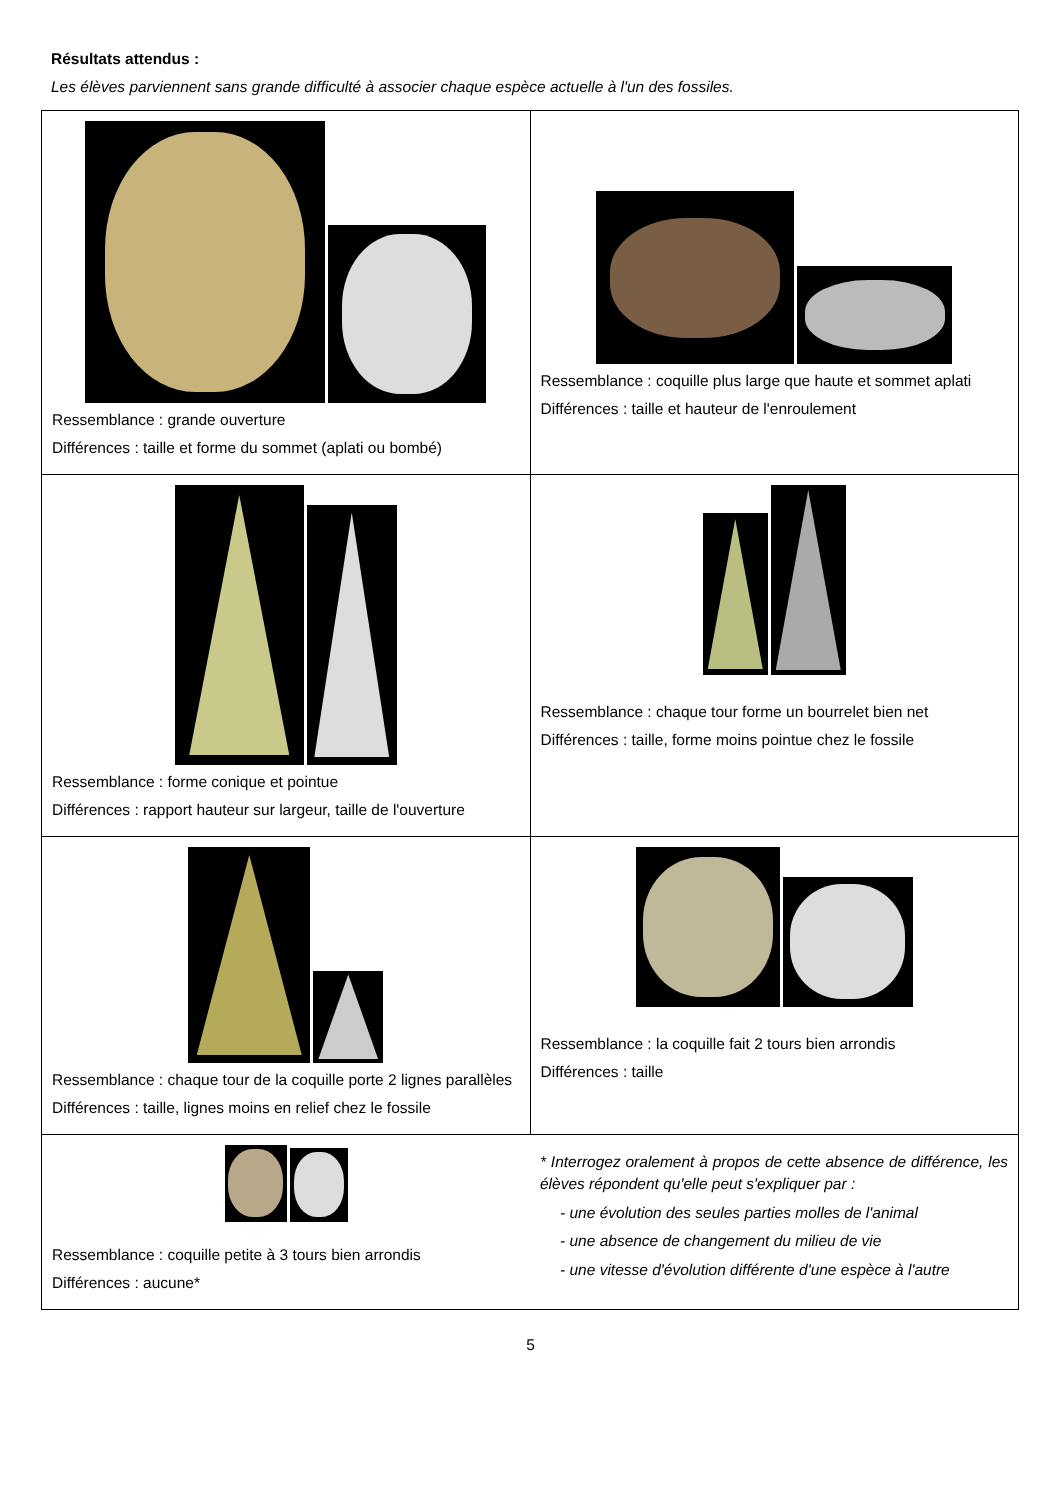Résultats attendus :
Les élèves parviennent sans grande difficulté à associer chaque espèce actuelle à l'un des fossiles.
| Ressemblance : grande ouverture Différences : taille et forme du sommet (aplati ou bombé) | Ressemblance : coquille plus large que haute et sommet aplati Différences : taille et hauteur de l'enroulement |
| Ressemblance : forme conique et pointue Différences : rapport hauteur sur largeur, taille de l'ouverture | Ressemblance : chaque tour forme un bourrelet bien net Différences : taille, forme moins pointue chez le fossile |
| Ressemblance : chaque tour de la coquille porte 2 lignes parallèles Différences : taille, lignes moins en relief chez le fossile | Ressemblance : la coquille fait 2 tours bien arrondis Différences : taille |
| Ressemblance : coquille petite à 3 tours bien arrondis Différences : aucune* | * Interrogez oralement à propos de cette absence de différence, les élèves répondent qu'elle peut s'expliquer par : - une évolution des seules parties molles de l'animal - une absence de changement du milieu de vie - une vitesse d'évolution différente d'une espèce à l'autre |
5